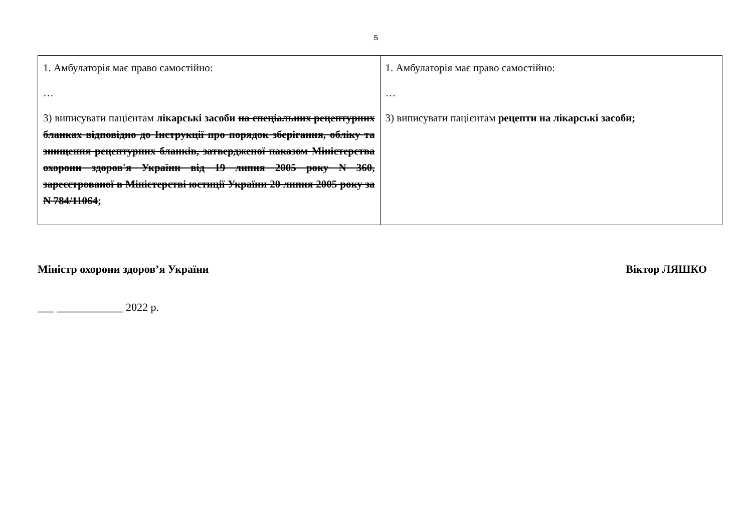5
| 1. Амбулаторія має право самостійно: … 3) виписувати пацієнтам лікарські засоби на спеціальних рецептурних бланках відповідно до Інструкції про порядок зберігання, обліку та знищення рецептурних бланків, затвердженої наказом Міністерства охорони здоров'я України від 19 липня 2005 року N 360, зареєстрованої в Міністерстві юстиції України 20 липня 2005 року за N 784/11064 ; | 1. Амбулаторія має право самостійно: … 3) виписувати пацієнтам рецепти на лікарські засоби; |
Міністр охорони здоров’я України Віктор ЛЯШКО
___ ____________ 2022 р.